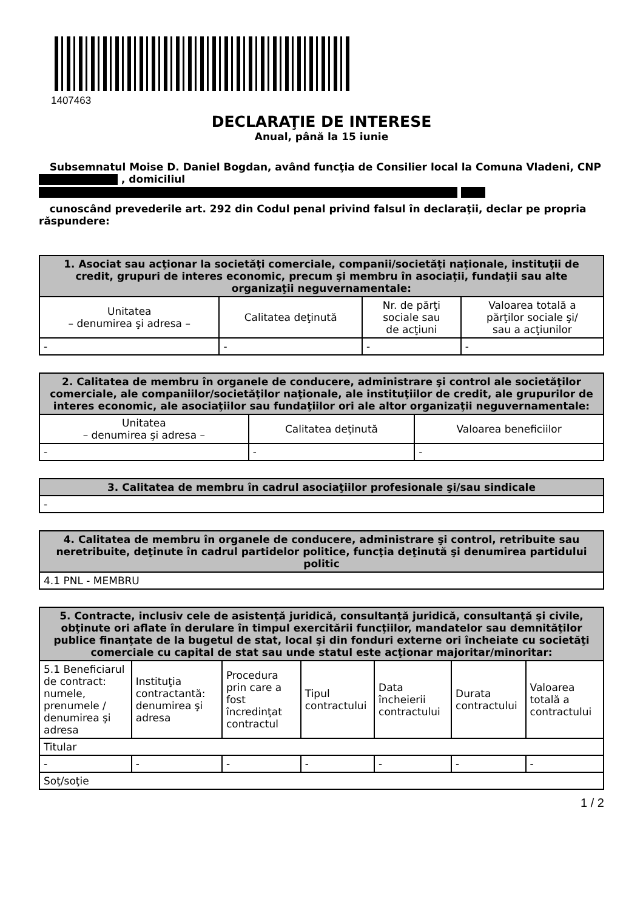1407463
DECLARAŢIE DE INTERESE
Anual, până la 15 iunie
Subsemnatul Moise D. Daniel Bogdan, având funcţia de Consilier local la Comuna Vladeni, CNP , domiciliul
cunoscând prevederile art. 292 din Codul penal privind falsul în declaraţii, declar pe propria răspundere:
| 1. Asociat sau acţionar la societăţi comerciale, companii/societăţi naţionale, instituţii de credit, grupuri de interes economic, precum şi membru în asociaţii, fundaţii sau alte organizaţii neguvernamentale: | | | |
| --- | --- | --- | --- |
| Unitatea – denumirea şi adresa – | Calitatea deţinută | Nr. de părţi sociale sau de acţiuni | Valoarea totală a părţilor sociale şi/ sau a acţiunilor |
| - | - | - | - |
| 2. Calitatea de membru în organele de conducere, administrare şi control ale societăţilor comerciale, ale companiilor/societăţilor naţionale, ale instituţiilor de credit, ale grupurilor de interes economic, ale asociaţiilor sau fundaţiilor ori ale altor organizaţii neguvernamentale: | | |
| --- | --- | --- |
| Unitatea – denumirea şi adresa – | Calitatea deţinută | Valoarea beneficiilor |
| - | - | - |
| 3. Calitatea de membru în cadrul asociaţiilor profesionale şi/sau sindicale |
| --- |
| - |
| 4. Calitatea de membru în organele de conducere, administrare şi control, retribuite sau neretribuite, deţinute în cadrul partidelor politice, funcţia deţinută şi denumirea partidului politic |
| --- |
| 4.1 PNL - MEMBRU |
| 5. Contracte, inclusiv cele de asistenţă juridică, consultanţă juridică, consultanţă şi civile, obţinute ori aflate în derulare în timpul exercitării funcţiilor, mandatelor sau demnităţilor publice finanţate de la bugetul de stat, local şi din fonduri externe ori încheiate cu societăţi comerciale cu capital de stat sau unde statul este acţionar majoritar/minoritar: | | | | | | |
| --- | --- | --- | --- | --- | --- | --- |
| 5.1 Beneficiarul de contract: numele, prenumele / denumirea şi adresa | Instituţia contractantă: denumirea şi adresa | Procedura prin care a fost încredinţat contractul | Tipul contractului | Data încheierii contractului | Durata contractului | Valoarea totală a contractului |
| Titular | | | | | | |
| - | - | - | - | - | - | - |
| Soţ/soţie | | | | | | |
1 / 2